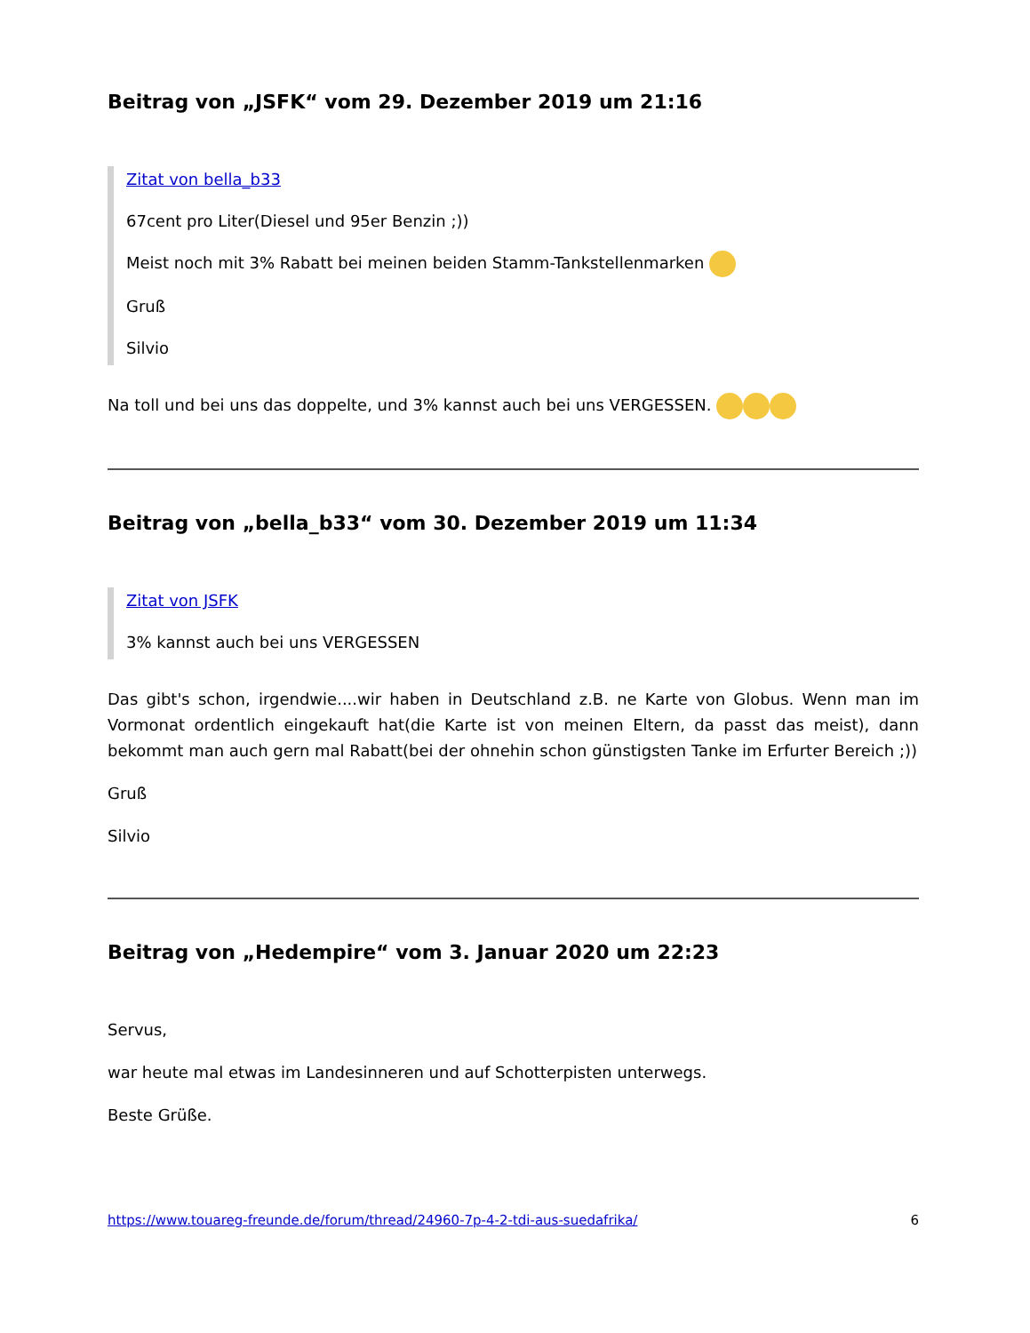Beitrag von „JSFK“ vom 29. Dezember 2019 um 21:16
Zitat von bella_b33
67cent pro Liter(Diesel und 95er Benzin ;))
Meist noch mit 3% Rabatt bei meinen beiden Stamm-Tankstellenmarken
Gruß
Silvio
Na toll und bei uns das doppelte, und 3% kannst auch bei uns VERGESSEN.
Beitrag von „bella_b33“ vom 30. Dezember 2019 um 11:34
Zitat von JSFK
3% kannst auch bei uns VERGESSEN
Das gibt's schon, irgendwie....wir haben in Deutschland z.B. ne Karte von Globus. Wenn man im Vormonat ordentlich eingekauft hat(die Karte ist von meinen Eltern, da passt das meist), dann bekommt man auch gern mal Rabatt(bei der ohnehin schon günstigsten Tanke im Erfurter Bereich ;))
Gruß
Silvio
Beitrag von „Hedempire“ vom 3. Januar 2020 um 22:23
Servus,
war heute mal etwas im Landesinneren und auf Schotterpisten unterwegs.
Beste Grüße.
https://www.touareg-freunde.de/forum/thread/24960-7p-4-2-tdi-aus-suedafrika/ 6